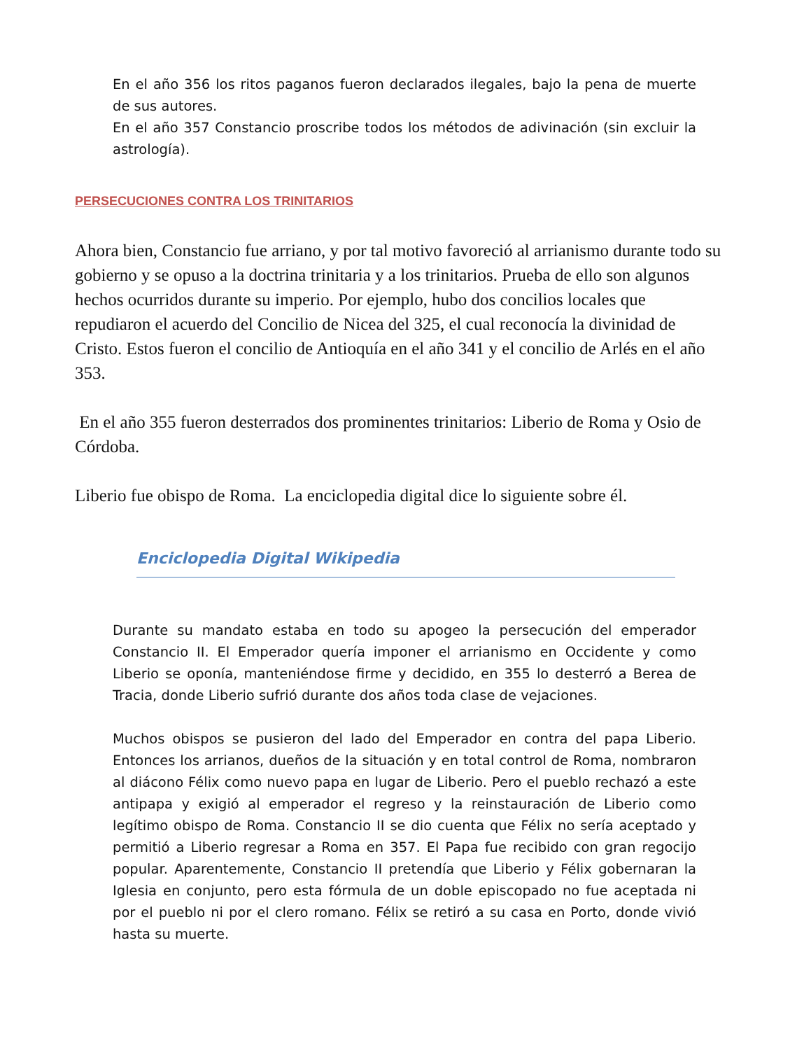En el año 356 los ritos paganos fueron declarados ilegales, bajo la pena de muerte de sus autores.
En el año 357 Constancio proscribe todos los métodos de adivinación (sin excluir la astrología).
PERSECUCIONES CONTRA LOS TRINITARIOS
Ahora bien, Constancio fue arriano, y por tal motivo favoreció al arrianismo durante todo su gobierno y se opuso a la doctrina trinitaria y a los trinitarios. Prueba de ello son algunos hechos ocurridos durante su imperio. Por ejemplo, hubo dos concilios locales que repudiaron el acuerdo del Concilio de Nicea del 325, el cual reconocía la divinidad de Cristo. Estos fueron el concilio de Antioquía en el año 341 y el concilio de Arlés en el año 353.
En el año 355 fueron desterrados dos prominentes trinitarios: Liberio de Roma y Osio de Córdoba.
Liberio fue obispo de Roma. La enciclopedia digital dice lo siguiente sobre él.
Enciclopedia Digital Wikipedia
Durante su mandato estaba en todo su apogeo la persecución del emperador Constancio II. El Emperador quería imponer el arrianismo en Occidente y como Liberio se oponía, manteniéndose firme y decidido, en 355 lo desterró a Berea de Tracia, donde Liberio sufrió durante dos años toda clase de vejaciones.
Muchos obispos se pusieron del lado del Emperador en contra del papa Liberio. Entonces los arrianos, dueños de la situación y en total control de Roma, nombraron al diácono Félix como nuevo papa en lugar de Liberio. Pero el pueblo rechazó a este antipapa y exigió al emperador el regreso y la reinstauración de Liberio como legítimo obispo de Roma. Constancio II se dio cuenta que Félix no sería aceptado y permitió a Liberio regresar a Roma en 357. El Papa fue recibido con gran regocijo popular. Aparentemente, Constancio II pretendía que Liberio y Félix gobernaran la Iglesia en conjunto, pero esta fórmula de un doble episcopado no fue aceptada ni por el pueblo ni por el clero romano. Félix se retiró a su casa en Porto, donde vivió hasta su muerte.